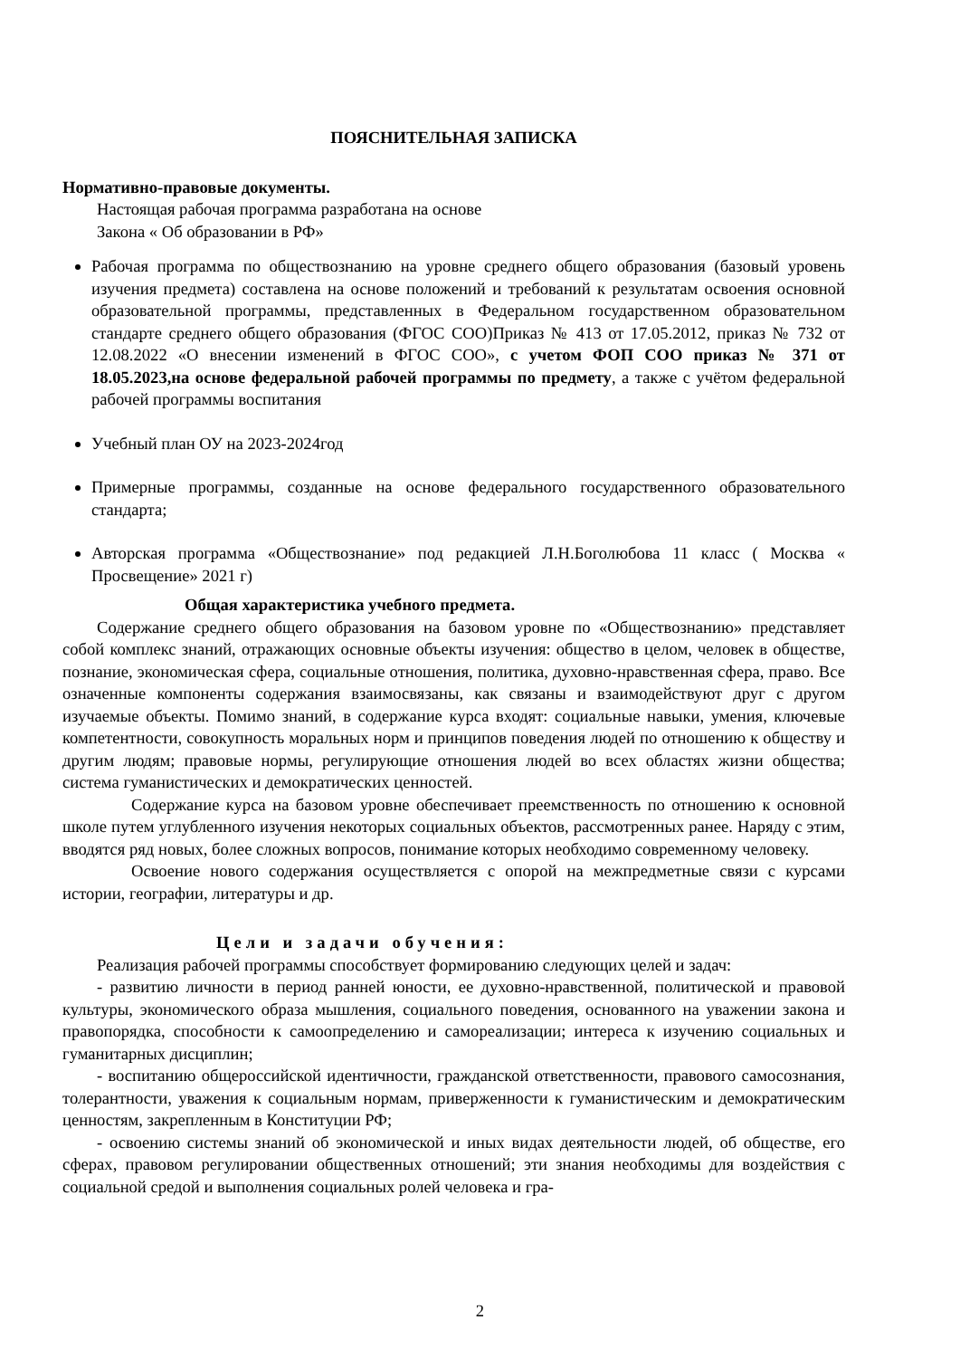ПОЯСНИТЕЛЬНАЯ ЗАПИСКА
Нормативно-правовые документы.
Настоящая рабочая программа разработана на основе
Закона « Об образовании в РФ»
Рабочая программа по обществознанию на уровне среднего общего образования (базовый уровень изучения предмета) составлена на основе положений и требований к результатам освоения основной образовательной программы, представленных в Федеральном государственном образовательном стандарте среднего общего образования (ФГОС СОО)Приказ № 413 от 17.05.2012, приказ № 732 от 12.08.2022 «О внесении изменений в ФГОС СОО», с учетом ФОП СОО приказ № 371 от 18.05.2023,на основе федеральной рабочей программы по предмету, а также с учётом федеральной рабочей программы воспитания
Учебный план ОУ на 2023-2024год
Примерные программы, созданные на основе федерального государственного образовательного стандарта;
Авторская программа «Обществознание» под редакцией Л.Н.Боголюбова 11 класс ( Москва « Просвещение» 2021 г)
Общая характеристика учебного предмета.
Содержание среднего общего образования на базовом уровне по «Обществознанию» представляет собой комплекс знаний, отражающих основные объекты изучения: общество в целом, человек в обществе, познание, экономическая сфера, социальные отношения, политика, духовно-нравственная сфера, право. Все означенные компоненты содержания взаимосвязаны, как связаны и взаимодействуют друг с другом изучаемые объекты. Помимо знаний, в содержание курса входят: социальные навыки, умения, ключевые компетентности, совокупность моральных норм и принципов поведения людей по отношению к обществу и другим людям; правовые нормы, регулирующие отношения людей во всех областях жизни общества; система гуманистических и демократических ценностей.
Содержание курса на базовом уровне обеспечивает преемственность по отношению к основной школе путем углубленного изучения некоторых социальных объектов, рассмотренных ранее. Наряду с этим, вводятся ряд новых, более сложных вопросов, понимание которых необходимо современному человеку.
Освоение нового содержания осуществляется с опорой на межпредметные связи с курсами истории, географии, литературы и др.
Цели и задачи обучения:
Реализация рабочей программы способствует формированию следующих целей и задач:
- развитию личности в период ранней юности, ее духовно-нравственной, политической и правовой культуры, экономического образа мышления, социального поведения, основанного на уважении закона и правопорядка, способности к самоопределению и самореализации; интереса к изучению социальных и гуманитарных дисциплин;
- воспитанию общероссийской идентичности, гражданской ответственности, правового самосознания, толерантности, уважения к социальным нормам, приверженности к гуманистическим и демократическим ценностям, закрепленным в Конституции РФ;
- освоению системы знаний об экономической и иных видах деятельности людей, об обществе, его сферах, правовом регулировании общественных отношений; эти знания необходимы для воздействия с социальной средой и выполнения социальных ролей человека и гра-
2